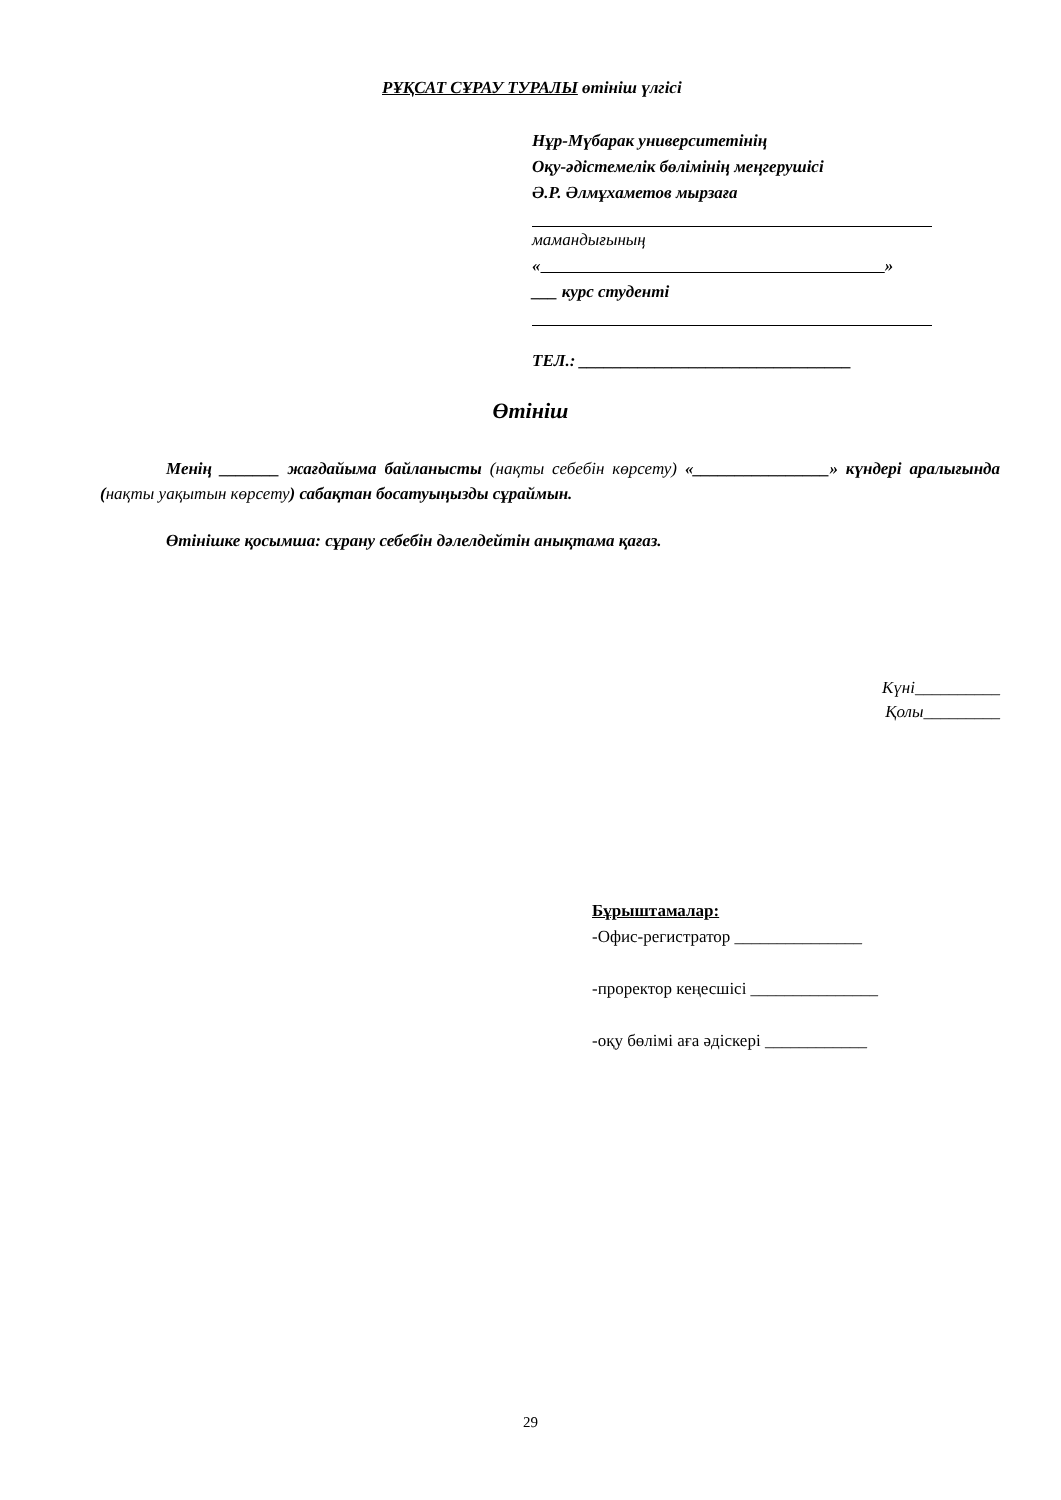РҰҚСАТ СҰРАУ ТУРАЛЫ өтініш үлгісі
Нұр-Мүбарак университетінің
Оқу-әдістемелік бөлімінің меңгерушісі
Ә.Р. Әлмұхаметов мырзаға
мамандығының
« »
___ курс студенті
ТЕЛ.: ________________________________
Өтініш
Менің _______ жағдайыма байланысты (нақты себебін көрсету) «________________» күндері аралығында (нақты уақытын көрсету) сабақтан босатуыңызды сұраймын.
Өтінішке қосымша: сұрану себебін дәлелдейтін анықтама қағаз.
Күні__________
Қолы_________
Бұрыштамалар:
-Офис-регистратор _______________
-проректор кеңесшісі _______________
-оқу бөлімі аға әдіскері ____________
29